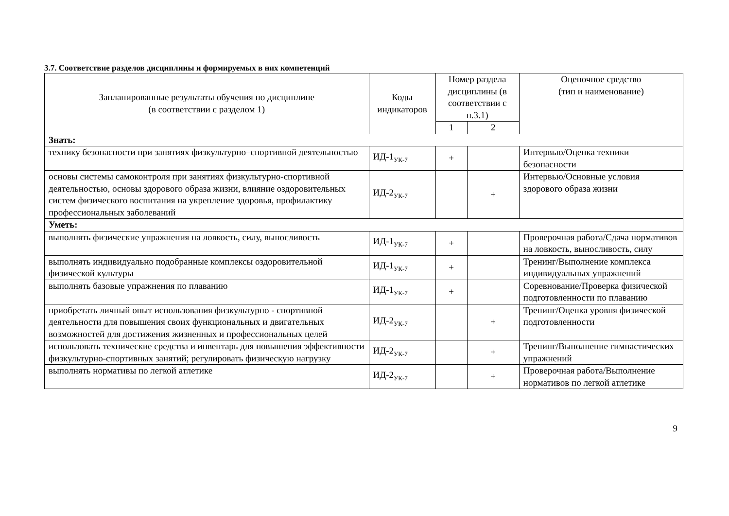3.7. Соответствие разделов дисциплины и формируемых в них компетенций
| Запланированные результаты обучения по дисциплине (в соответствии с разделом 1) | Коды индикаторов | Номер раздела дисциплины (в соответствии с п.3.1) | | Оценочное средство (тип и наименование) |
| --- | --- | --- | --- | --- |
| | | 1 | 2 | |
| Знать: | | | | |
| технику безопасности при занятиях физкультурно–спортивной деятельностью | ИД-1<sub>УК-7</sub> | + | | Интервью/Оценка техники безопасности |
| основы системы самоконтроля при занятиях физкультурно-спортивной деятельностью, основы здорового образа жизни, влияние оздоровительных систем физического воспитания на укрепление здоровья, профилактику профессиональных заболеваний | ИД-2<sub>УК-7</sub> | | + | Интервью/Основные условия здорового образа жизни |
| Уметь: | | | | |
| выполнять физические упражнения на ловкость, силу, выносливость | ИД-1<sub>УК-7</sub> | + | | Проверочная работа/Сдача нормативов на ловкость, выносливость, силу |
| выполнять индивидуально подобранные комплексы оздоровительной физической культуры | ИД-1<sub>УК-7</sub> | + | | Тренинг/Выполнение комплекса индивидуальных упражнений |
| выполнять базовые упражнения по плаванию | ИД-1<sub>УК-7</sub> | + | | Соревнование/Проверка физической подготовленности по плаванию |
| приобретать личный опыт использования физкультурно - спортивной деятельности для повышения своих функциональных и двигательных возможностей для достижения жизненных и профессиональных целей | ИД-2<sub>УК-7</sub> | | + | Тренинг/Оценка уровня физической подготовленности |
| использовать технические средства и инвентарь для повышения эффективности физкультурно-спортивных занятий; регулировать физическую нагрузку | ИД-2<sub>УК-7</sub> | | + | Тренинг/Выполнение гимнастических упражнений |
| выполнять нормативы по легкой атлетике | ИД-2<sub>УК-7</sub> | | + | Проверочная работа/Выполнение нормативов по легкой атлетике |
9